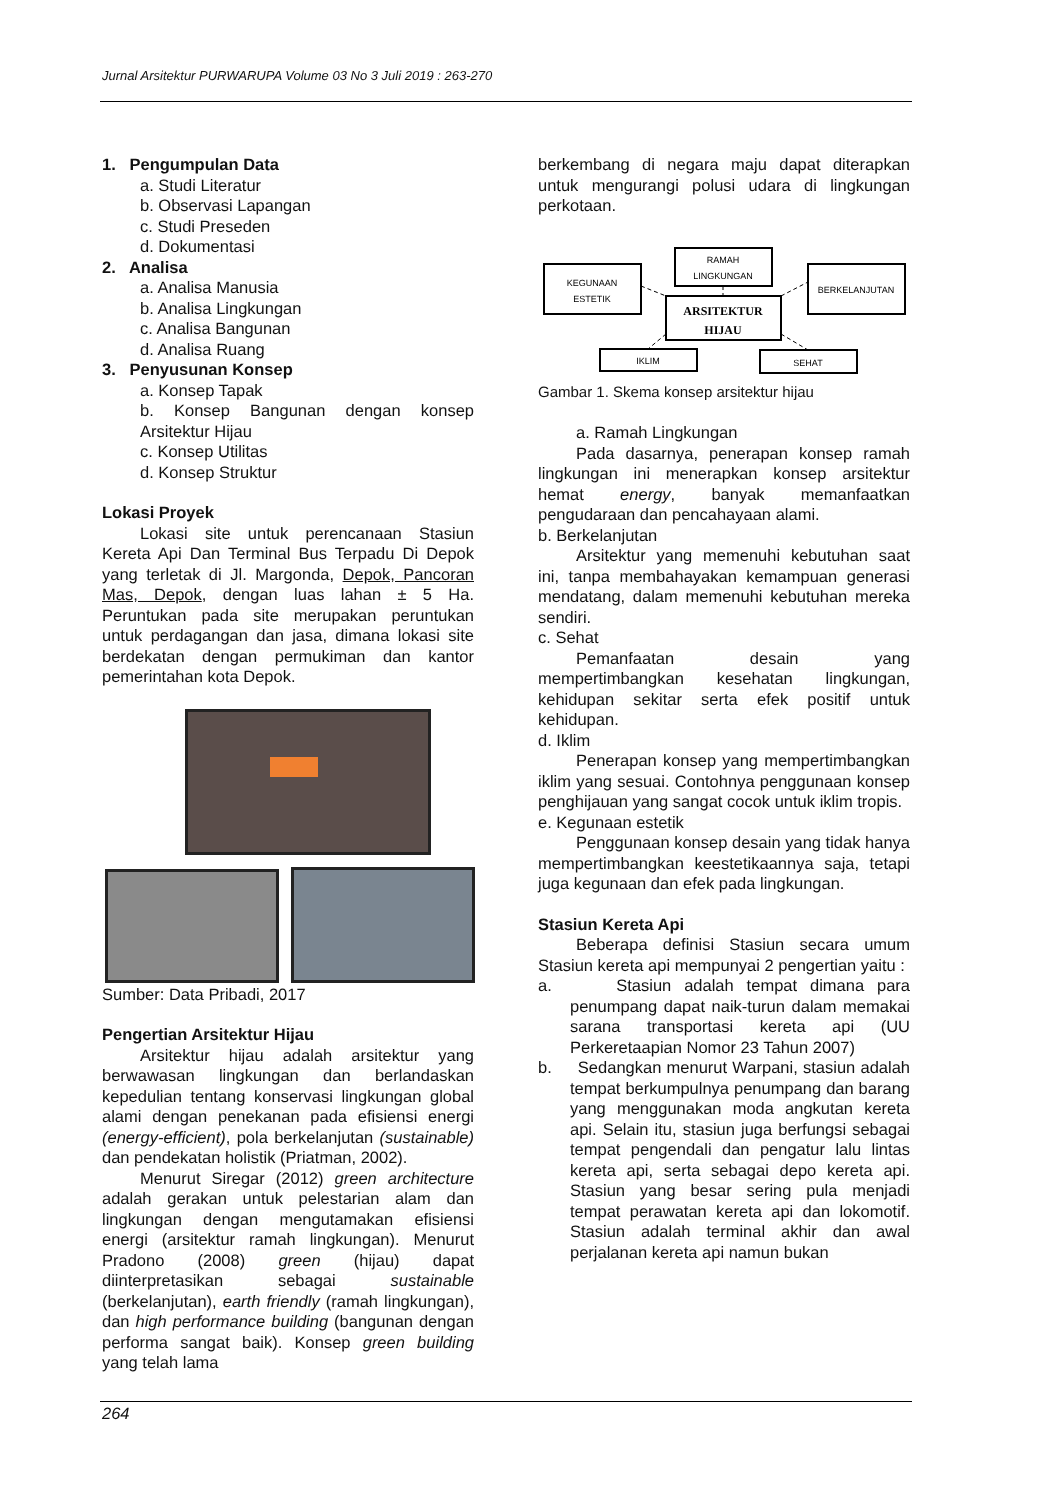Jurnal Arsitektur PURWARUPA Volume 03 No 3 Juli 2019 : 263-270
1. Pengumpulan Data
a. Studi Literatur
b. Observasi Lapangan
c. Studi Preseden
d. Dokumentasi
2. Analisa
a. Analisa Manusia
b. Analisa Lingkungan
c. Analisa Bangunan
d. Analisa Ruang
3. Penyusunan Konsep
a. Konsep Tapak
b. Konsep Bangunan dengan konsep Arsitektur Hijau
c. Konsep Utilitas
d. Konsep Struktur
Lokasi Proyek
Lokasi site untuk perencanaan Stasiun Kereta Api Dan Terminal Bus Terpadu Di Depok yang terletak di Jl. Margonda, Depok, Pancoran Mas, Depok, dengan luas lahan ± 5 Ha. Peruntukan pada site merupakan peruntukan untuk perdagangan dan jasa, dimana lokasi site berdekatan dengan permukiman dan kantor pemerintahan kota Depok.
Sumber: Data Pribadi, 2017
Pengertian Arsitektur Hijau
Arsitektur hijau adalah arsitektur yang berwawasan lingkungan dan berlandaskan kepedulian tentang konservasi lingkungan global alami dengan penekanan pada efisiensi energi (energy-efficient), pola berkelanjutan (sustainable) dan pendekatan holistik (Priatman, 2002).
Menurut Siregar (2012) green architecture adalah gerakan untuk pelestarian alam dan lingkungan dengan mengutamakan efisiensi energi (arsitektur ramah lingkungan). Menurut Pradono (2008) green (hijau) dapat diinterpretasikan sebagai sustainable (berkelanjutan), earth friendly (ramah lingkungan), dan high performance building (bangunan dengan performa sangat baik). Konsep green building yang telah lama
berkembang di negara maju dapat diterapkan untuk mengurangi polusi udara di lingkungan perkotaan.
KEGUNAAN
ESTETIK
RAMAH
LINGKUNGAN
BERKELANJUTAN
ARSITEKTUR
HIJAU
IKLIM
SEHAT
Gambar 1. Skema konsep arsitektur hijau
a. Ramah Lingkungan
Pada dasarnya, penerapan konsep ramah lingkungan ini menerapkan konsep arsitektur hemat energy, banyak memanfaatkan pengudaraan dan pencahayaan alami.
b. Berkelanjutan
Arsitektur yang memenuhi kebutuhan saat ini, tanpa membahayakan kemampuan generasi mendatang, dalam memenuhi kebutuhan mereka sendiri.
c. Sehat
Pemanfaatan desain yang mempertimbangkan kesehatan lingkungan, kehidupan sekitar serta efek positif untuk kehidupan.
d. Iklim
Penerapan konsep yang mempertimbangkan iklim yang sesuai. Contohnya penggunaan konsep penghijauan yang sangat cocok untuk iklim tropis.
e. Kegunaan estetik
Penggunaan konsep desain yang tidak hanya mempertimbangkan keestetikaannya saja, tetapi juga kegunaan dan efek pada lingkungan.
Stasiun Kereta Api
Beberapa definisi Stasiun secara umum Stasiun kereta api mempunyai 2 pengertian yaitu :
a. Stasiun adalah tempat dimana para penumpang dapat naik-turun dalam memakai sarana transportasi kereta api (UU Perkeretaapian Nomor 23 Tahun 2007)
b. Sedangkan menurut Warpani, stasiun adalah tempat berkumpulnya penumpang dan barang yang menggunakan moda angkutan kereta api. Selain itu, stasiun juga berfungsi sebagai tempat pengendali dan pengatur lalu lintas kereta api, serta sebagai depo kereta api. Stasiun yang besar sering pula menjadi tempat perawatan kereta api dan lokomotif. Stasiun adalah terminal akhir dan awal perjalanan kereta api namun bukan
264